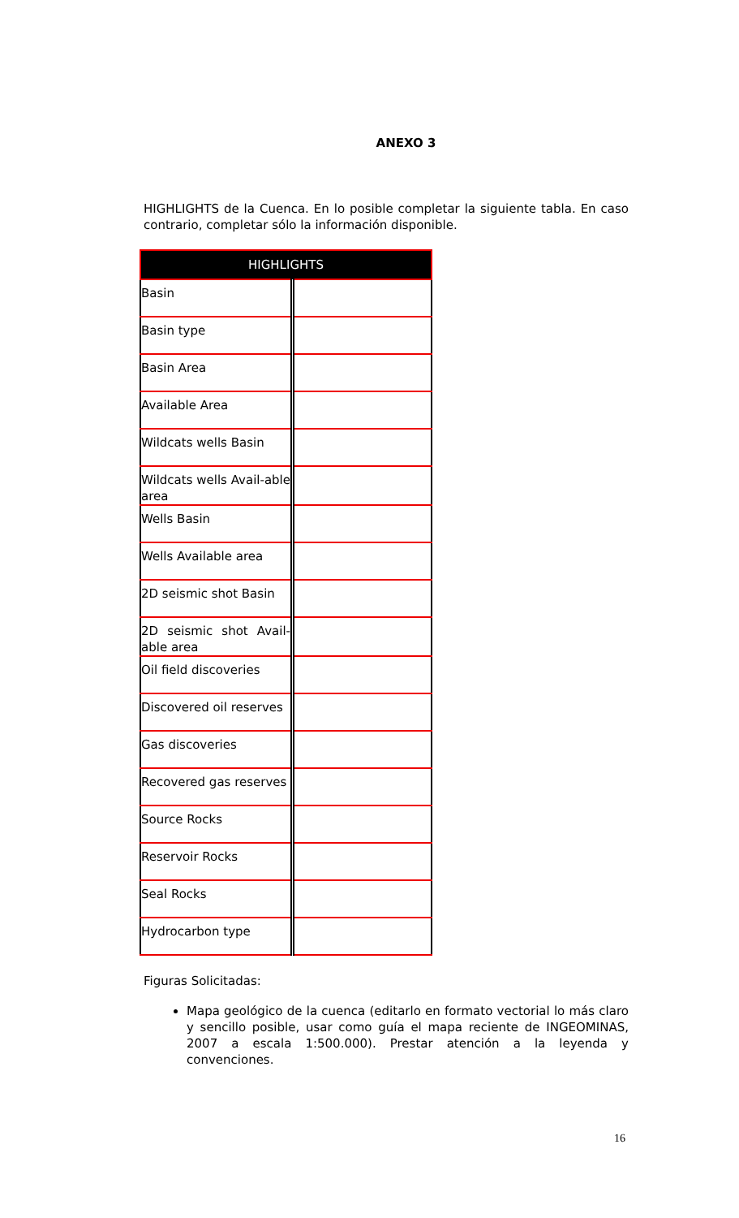ANEXO 3
HIGHLIGHTS de la Cuenca. En lo posible completar la siguiente tabla. En caso contrario, completar sólo la información disponible.
| HIGHLIGHTS | |
| --- | --- |
| Basin | |
| Basin type | |
| Basin Area | |
| Available Area | |
| Wildcats wells Basin | |
| Wildcats wells Avail-able area | |
| Wells Basin | |
| Wells Available area | |
| 2D seismic shot Basin | |
| 2D seismic shot Avail-able area | |
| Oil field discoveries | |
| Discovered oil reserves | |
| Gas discoveries | |
| Recovered gas reserves | |
| Source Rocks | |
| Reservoir Rocks | |
| Seal Rocks | |
| Hydrocarbon type | |
Figuras Solicitadas:
Mapa geológico de la cuenca (editarlo en formato vectorial lo más claro y sencillo posible, usar como guía el mapa reciente de INGEOMINAS, 2007 a escala 1:500.000). Prestar atención a la leyenda y convenciones.
16